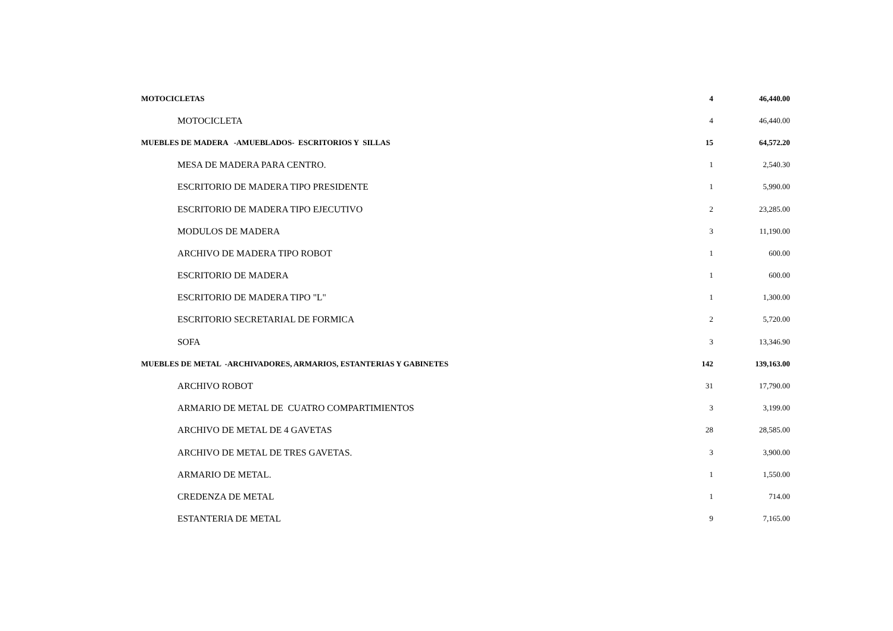| MOTOCICLETAS | 4 | 46,440.00 |
| MOTOCICLETA | 4 | 46,440.00 |
| MUEBLES DE MADERA -AMUEBLADOS- ESCRITORIOS Y SILLAS | 15 | 64,572.20 |
| MESA DE MADERA PARA CENTRO. | 1 | 2,540.30 |
| ESCRITORIO DE MADERA TIPO PRESIDENTE | 1 | 5,990.00 |
| ESCRITORIO DE MADERA TIPO EJECUTIVO | 2 | 23,285.00 |
| MODULOS DE MADERA | 3 | 11,190.00 |
| ARCHIVO DE MADERA TIPO ROBOT | 1 | 600.00 |
| ESCRITORIO DE MADERA | 1 | 600.00 |
| ESCRITORIO DE MADERA TIPO "L" | 1 | 1,300.00 |
| ESCRITORIO SECRETARIAL DE FORMICA | 2 | 5,720.00 |
| SOFA | 3 | 13,346.90 |
| MUEBLES DE METAL -ARCHIVADORES, ARMARIOS, ESTANTERIAS Y GABINETES | 142 | 139,163.00 |
| ARCHIVO ROBOT | 31 | 17,790.00 |
| ARMARIO DE METAL DE CUATRO COMPARTIMIENTOS | 3 | 3,199.00 |
| ARCHIVO DE METAL DE 4 GAVETAS | 28 | 28,585.00 |
| ARCHIVO DE METAL DE TRES GAVETAS. | 3 | 3,900.00 |
| ARMARIO DE METAL. | 1 | 1,550.00 |
| CREDENZA DE METAL | 1 | 714.00 |
| ESTANTERIA DE METAL | 9 | 7,165.00 |